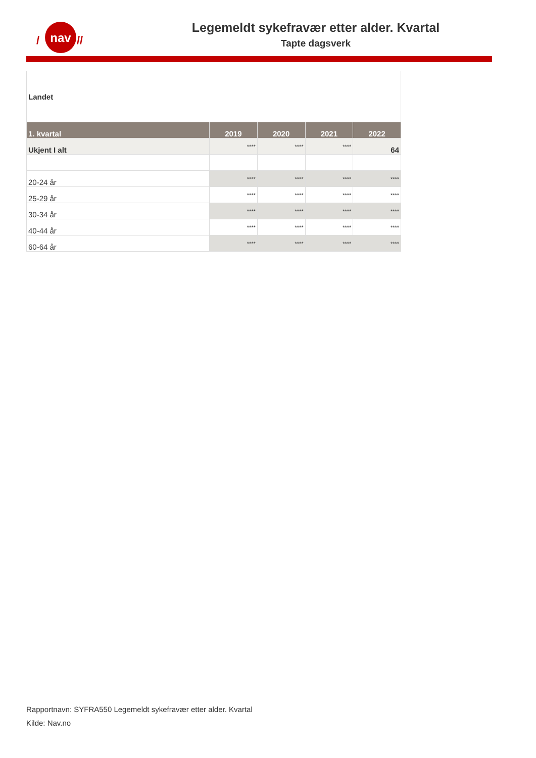nav
/
//
Legemeldt sykefravær etter alder. Kvartal
Tapte dagsverk
| Landet | | | | |
| 1. kvartal | 2019 | 2020 | 2021 | 2022 |
| Ukjent I alt | **** | **** | **** | 64 |
| 20-24 år | **** | **** | **** | **** |
| 25-29 år | **** | **** | **** | **** |
| 30-34 år | **** | **** | **** | **** |
| 40-44 år | **** | **** | **** | **** |
| 60-64 år | **** | **** | **** | **** |
Rapportnavn: SYFRA550 Legemeldt sykefravær etter alder. Kvartal
Kilde: Nav.no